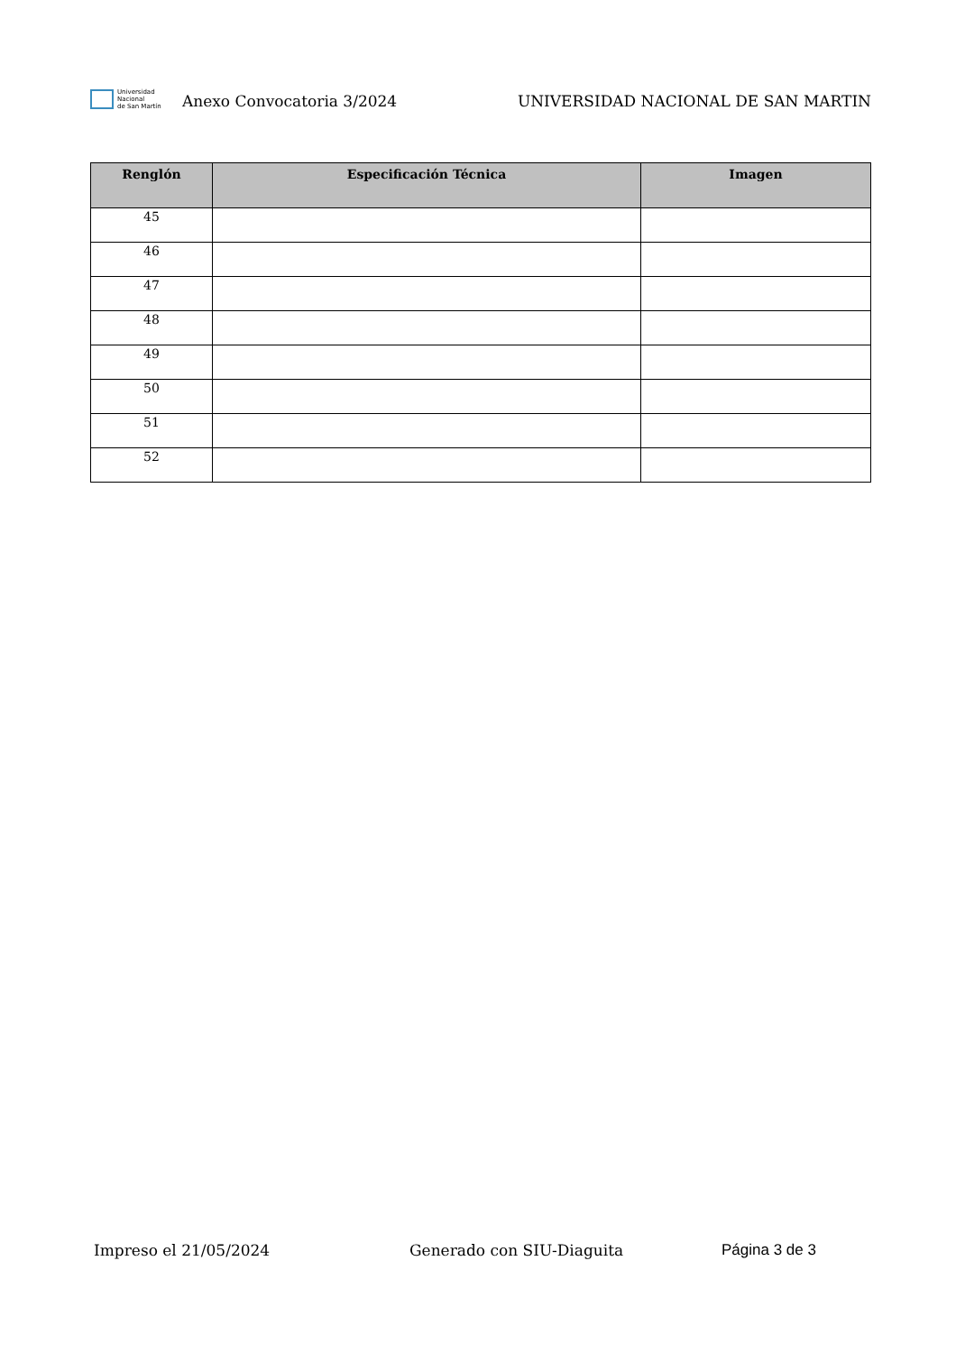Universidad
Nacional
de San Martín
Anexo Convocatoria 3/2024
UNIVERSIDAD NACIONAL DE SAN MARTIN
| Renglón | Especificación Técnica | Imagen |
| --- | --- | --- |
| 45 | | |
| 46 | | |
| 47 | | |
| 48 | | |
| 49 | | |
| 50 | | |
| 51 | | |
| 52 | | |
Impreso el 21/05/2024 Generado con SIU-Diaguita Página 3 de 3